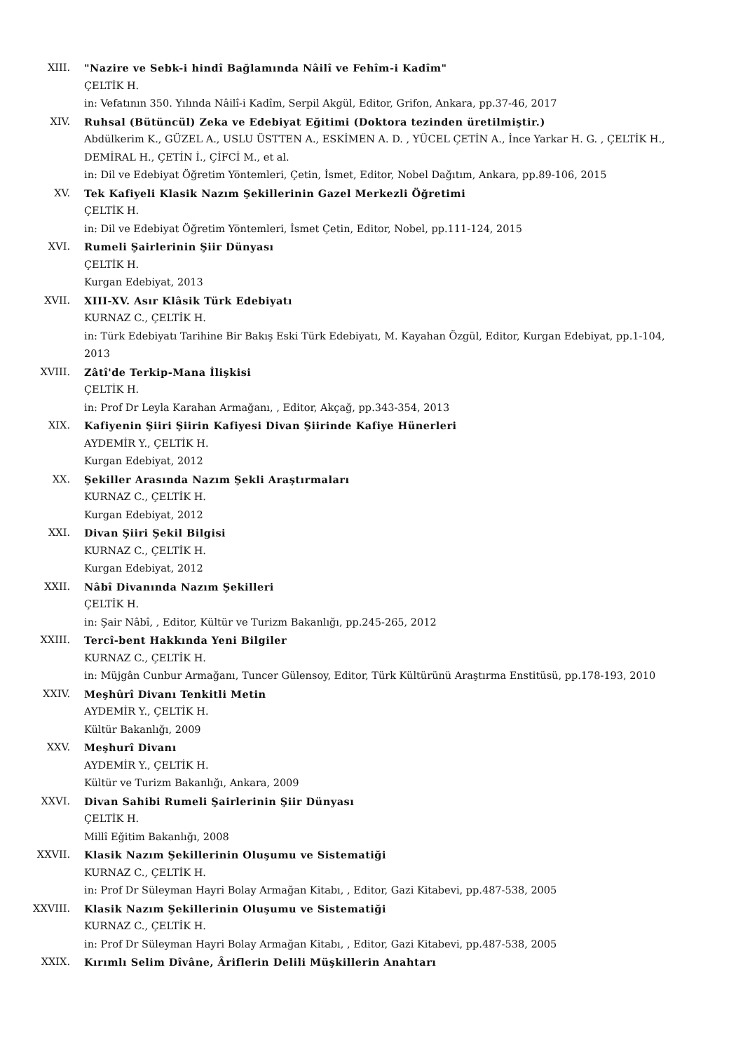XIII. "Nazire ve Sebk-i hindî Bağlamında Nâilî ve Fehîm-i Kadîm"
ÇELTİK H.
in: Vefatının 350. Yılında Nâilî-i Kadîm, Serpil Akgül, Editor, Grifon, Ankara, pp.37-46, 2017
XIV. Ruhsal (Bütüncül) Zeka ve Edebiyat Eğitimi (Doktora tezinden üretilmiştir.)
Abdülkerim K., GÜZEL A., USLU ÜSTTEN A., ESKİMEN A. D. , YÜCEL ÇETİN A., İnce Yarkar H. G. , ÇELTİK H., DEMİRAL H., ÇETİN İ., ÇİFCİ M., et al.
in: Dil ve Edebiyat Öğretim Yöntemleri, Çetin, İsmet, Editor, Nobel Dağıtım, Ankara, pp.89-106, 2015
XV. Tek Kafiyeli Klasik Nazım Şekillerinin Gazel Merkezli Öğretimi
ÇELTİK H.
in: Dil ve Edebiyat Öğretim Yöntemleri, İsmet Çetin, Editor, Nobel, pp.111-124, 2015
XVI. Rumeli Şairlerinin Şiir Dünyası
ÇELTİK H.
Kurgan Edebiyat, 2013
XVII. XIII-XV. Asır Klâsik Türk Edebiyatı
KURNAZ C., ÇELTİK H.
in: Türk Edebiyatı Tarihine Bir Bakış Eski Türk Edebiyatı, M. Kayahan Özgül, Editor, Kurgan Edebiyat, pp.1-104, 2013
XVIII. Zâtî'de Terkip-Mana İlişkisi
ÇELTİK H.
in: Prof Dr Leyla Karahan Armağanı, , Editor, Akçağ, pp.343-354, 2013
XIX. Kafiyenin Şiiri Şiirin Kafiyesi Divan Şiirinde Kafiye Hünerleri
AYDEMİR Y., ÇELTİK H.
Kurgan Edebiyat, 2012
XX. Şekiller Arasında Nazım Şekli Araştırmaları
KURNAZ C., ÇELTİK H.
Kurgan Edebiyat, 2012
XXI. Divan Şiiri Şekil Bilgisi
KURNAZ C., ÇELTİK H.
Kurgan Edebiyat, 2012
XXII. Nâbî Divanında Nazım Şekilleri
ÇELTİK H.
in: Şair Nâbî, , Editor, Kültür ve Turizm Bakanlığı, pp.245-265, 2012
XXIII. Tercî-bent Hakkında Yeni Bilgiler
KURNAZ C., ÇELTİK H.
in: Müjgân Cunbur Armağanı, Tuncer Gülensoy, Editor, Türk Kültürünü Araştırma Enstitüsü, pp.178-193, 2010
XXIV. Meşhûrî Divanı Tenkitli Metin
AYDEMİR Y., ÇELTİK H.
Kültür Bakanlığı, 2009
XXV. Meşhurî Divanı
AYDEMİR Y., ÇELTİK H.
Kültür ve Turizm Bakanlığı, Ankara, 2009
XXVI. Divan Sahibi Rumeli Şairlerinin Şiir Dünyası
ÇELTİK H.
Millî Eğitim Bakanlığı, 2008
XXVII. Klasik Nazım Şekillerinin Oluşumu ve Sistematiği
KURNAZ C., ÇELTİK H.
in: Prof Dr Süleyman Hayri Bolay Armağan Kitabı, , Editor, Gazi Kitabevi, pp.487-538, 2005
XXVIII. Klasik Nazım Şekillerinin Oluşumu ve Sistematiği
KURNAZ C., ÇELTİK H.
in: Prof Dr Süleyman Hayri Bolay Armağan Kitabı, , Editor, Gazi Kitabevi, pp.487-538, 2005
XXIX. Kırımlı Selim Dîvâne, Âriflerin Delili Müşkillerin Anahtarı